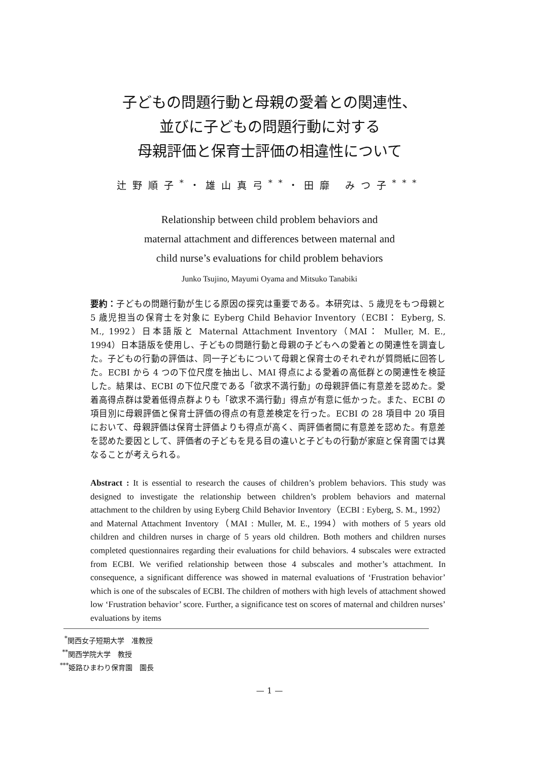子どもの問題行動と母親の愛着との関連性、
並びに子どもの問題行動に対する
母親評価と保育士評価の相違性について
辻野順子<sup>*</sup>・雄山真弓<sup>**</sup>・田靡 みつ子<sup>***</sup>
Relationship between child problem behaviors and
maternal attachment and differences between maternal and
child nurse’s evaluations for child problem behaviors
Junko Tsujino, Mayumi Oyama and Mitsuko Tanabiki
要約：子どもの問題行動が生じる原因の探究は重要である。本研究は、5 歳児をもつ母親と 5 歳児担当の保育士を対象に Eyberg Child Behavior Inventory（ECBI： Eyberg, S. M., 1992）日本語版と Maternal Attachment Inventory（MAI： Muller, M. E., 1994）日本語版を使用し、子どもの問題行動と母親の子どもへの愛着との関連性を調査した。子どもの行動の評価は、同一子どもについて母親と保育士のそれぞれが質問紙に回答した。ECBI から 4 つの下位尺度を抽出し、MAI 得点による愛着の高低群との関連性を検証した。結果は、ECBI の下位尺度である「欲求不満行動」の母親評価に有意差を認めた。愛着高得点群は愛着低得点群よりも「欲求不満行動」得点が有意に低かった。また、ECBI の項目別に母親評価と保育士評価の得点の有意差検定を行った。ECBI の 28 項目中 20 項目において、母親評価は保育士評価よりも得点が高く、両評価者間に有意差を認めた。有意差を認めた要因として、評価者の子どもを見る目の違いと子どもの行動が家庭と保育園では異なることが考えられる。
Abstract : It is essential to research the causes of children’s problem behaviors. This study was designed to investigate the relationship between children’s problem behaviors and maternal attachment to the children by using Eyberg Child Behavior Inventory（ECBI : Eyberg, S. M., 1992）and Maternal Attachment Inventory（MAI : Muller, M. E., 1994）with mothers of 5 years old children and children nurses in charge of 5 years old children. Both mothers and children nurses completed questionnaires regarding their evaluations for child behaviors. 4 subscales were extracted from ECBI. We verified relationship between those 4 subscales and mother’s attachment. In consequence, a significant difference was showed in maternal evaluations of ‘Frustration behavior’ which is one of the subscales of ECBI. The children of mothers with high levels of attachment showed low ‘Frustration behavior’ score. Further, a significance test on scores of maternal and children nurses’ evaluations by items
<sup>*</sup> 関西女子短期大学　准教授
<sup>**</sup> 関西学院大学　教授
<sup>***</sup> 姫路ひまわり保育園　園長
— 1 —